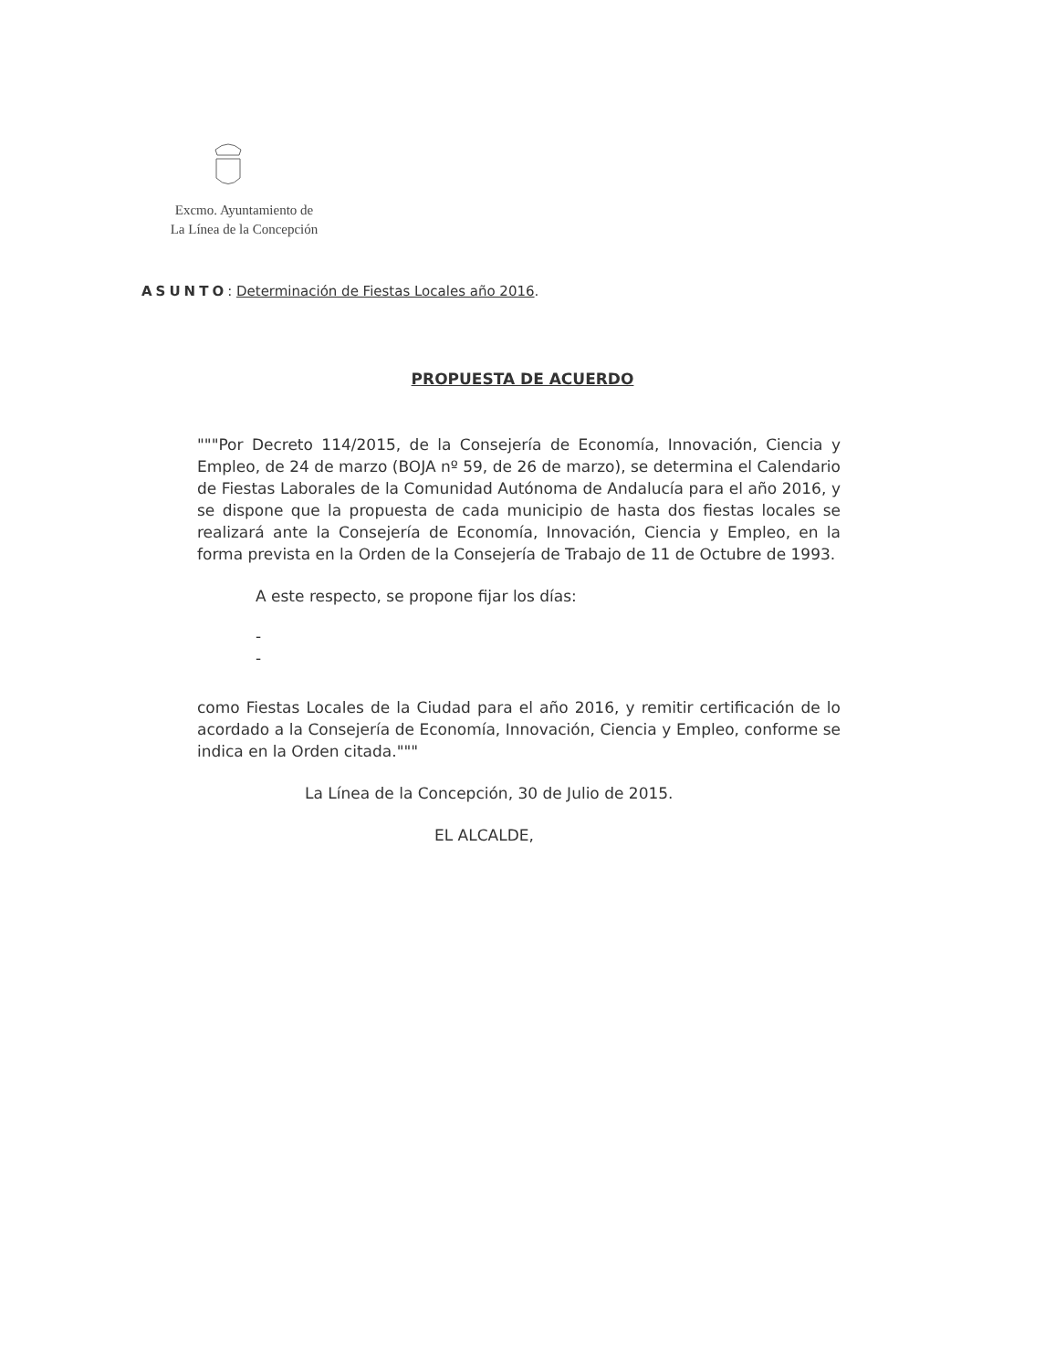Excmo. Ayuntamiento de
La Línea de la Concepción
ASUNTO: Determinación de Fiestas Locales año 2016.
PROPUESTA DE ACUERDO
"""Por Decreto 114/2015, de la Consejería de Economía, Innovación, Ciencia y Empleo, de 24 de marzo (BOJA nº 59, de 26 de marzo), se determina el Calendario de Fiestas Laborales de la Comunidad Autónoma de Andalucía para el año 2016, y se dispone que la propuesta de cada municipio de hasta dos fiestas locales se realizará ante la Consejería de Economía, Innovación, Ciencia y Empleo, en la forma prevista en la Orden de la Consejería de Trabajo de 11 de Octubre de 1993.
A este respecto, se propone fijar los días:
-
-
como Fiestas Locales de la Ciudad para el año 2016, y remitir certificación de lo acordado a la Consejería de Economía, Innovación, Ciencia y Empleo, conforme se indica en la Orden citada."""
La Línea de la Concepción, 30 de Julio de 2015.
EL ALCALDE,